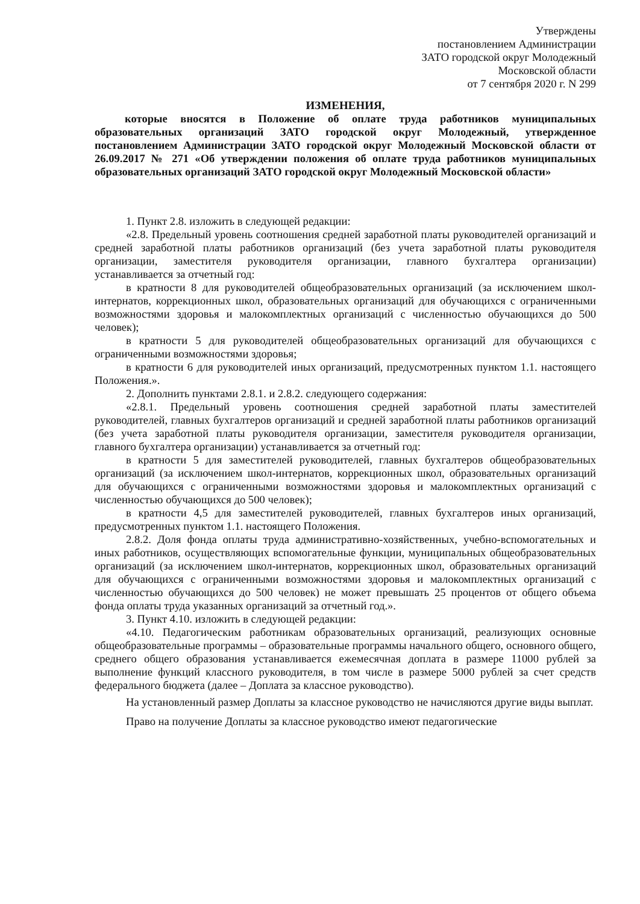Утверждены
постановлением Администрации
ЗАТО городской округ Молодежный
Московской области
от 7 сентября 2020 г. N 299
ИЗМЕНЕНИЯ,
которые вносятся в Положение об оплате труда работников муниципальных образовательных организаций ЗАТО городской округ Молодежный, утвержденное постановлением Администрации ЗАТО городской округ Молодежный Московской области от 26.09.2017 № 271 «Об утверждении положения об оплате труда работников муниципальных образовательных организаций ЗАТО городской округ Молодежный Московской области»
1. Пункт 2.8. изложить в следующей редакции:
«2.8. Предельный уровень соотношения средней заработной платы руководителей организаций и средней заработной платы работников организаций (без учета заработной платы руководителя организации, заместителя руководителя организации, главного бухгалтера организации) устанавливается за отчетный год:
в кратности 8 для руководителей общеобразовательных организаций (за исключением школ-интернатов, коррекционных школ, образовательных организаций для обучающихся с ограниченными возможностями здоровья и малокомплектных организаций с численностью обучающихся до 500 человек);
в кратности 5 для руководителей общеобразовательных организаций для обучающихся с ограниченными возможностями здоровья;
в кратности 6 для руководителей иных организаций, предусмотренных пунктом 1.1. настоящего Положения.».
2. Дополнить пунктами 2.8.1. и 2.8.2. следующего содержания:
«2.8.1. Предельный уровень соотношения средней заработной платы заместителей руководителей, главных бухгалтеров организаций и средней заработной платы работников организаций (без учета заработной платы руководителя организации, заместителя руководителя организации, главного бухгалтера организации) устанавливается за отчетный год:
в кратности 5 для заместителей руководителей, главных бухгалтеров общеобразовательных организаций (за исключением школ-интернатов, коррекционных школ, образовательных организаций для обучающихся с ограниченными возможностями здоровья и малокомплектных организаций с численностью обучающихся до 500 человек);
в кратности 4,5 для заместителей руководителей, главных бухгалтеров иных организаций, предусмотренных пунктом 1.1. настоящего Положения.
2.8.2. Доля фонда оплаты труда административно-хозяйственных, учебно-вспомогательных и иных работников, осуществляющих вспомогательные функции, муниципальных общеобразовательных организаций (за исключением школ-интернатов, коррекционных школ, образовательных организаций для обучающихся с ограниченными возможностями здоровья и малокомплектных организаций с численностью обучающихся до 500 человек) не может превышать 25 процентов от общего объема фонда оплаты труда указанных организаций за отчетный год.».
3. Пункт 4.10. изложить в следующей редакции:
«4.10. Педагогическим работникам образовательных организаций, реализующих основные общеобразовательные программы – образовательные программы начального общего, основного общего, среднего общего образования устанавливается ежемесячная доплата в размере 11000 рублей за выполнение функций классного руководителя, в том числе в размере 5000 рублей за счет средств федерального бюджета (далее – Доплата за классное руководство).
На установленный размер Доплаты за классное руководство не начисляются другие виды выплат.
Право на получение Доплаты за классное руководство имеют педагогические